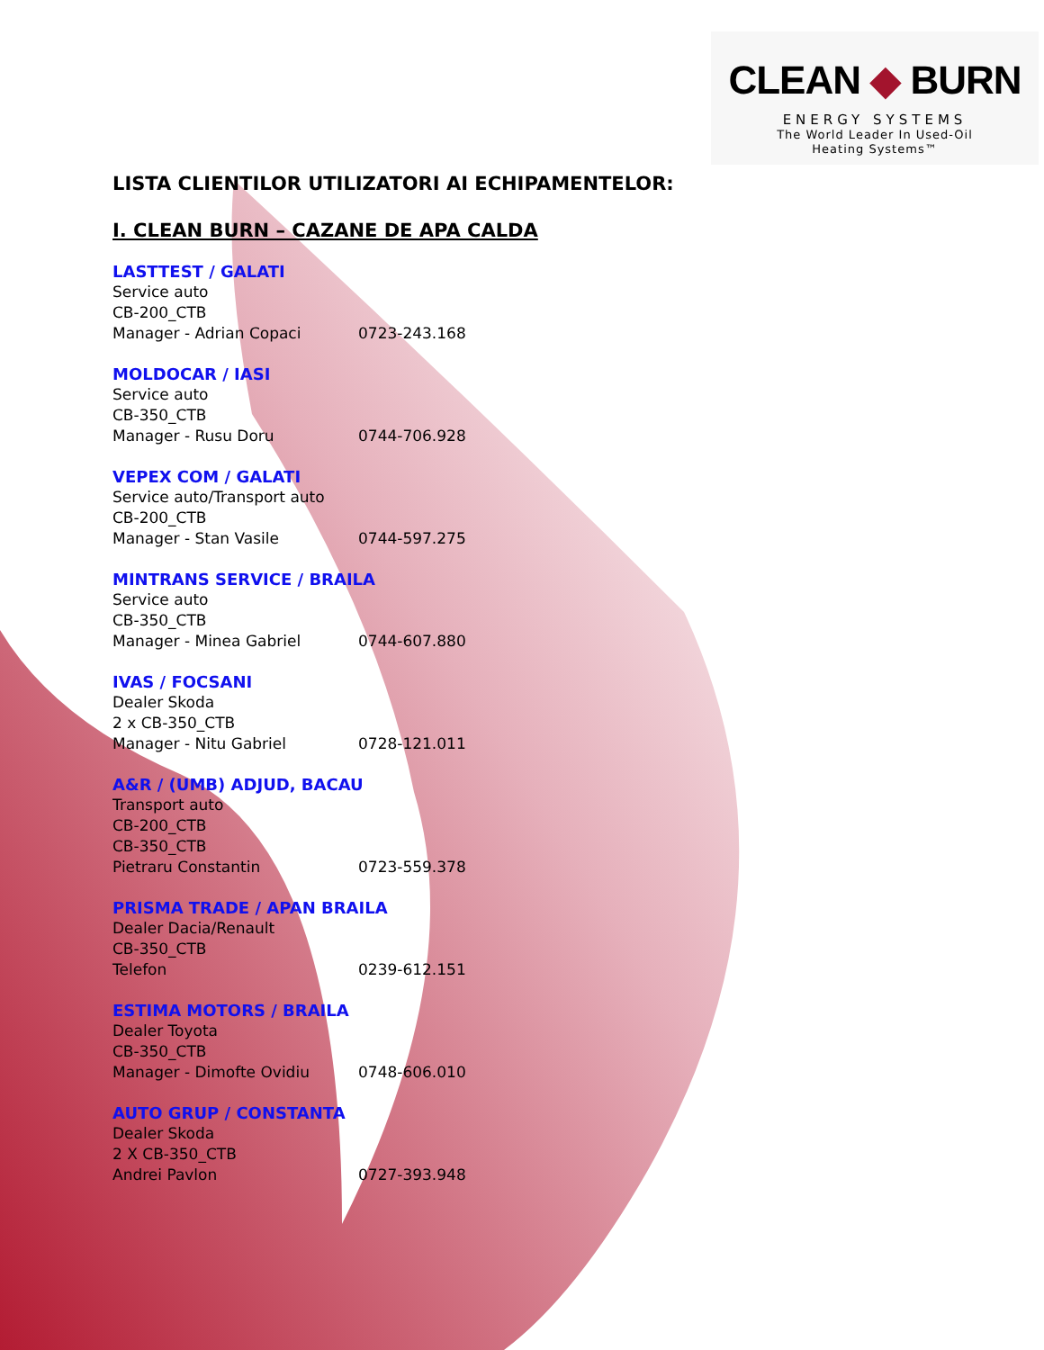CLEAN ◆ BURN
ENERGY SYSTEMS
The World Leader In Used-Oil
Heating Systems™
LISTA CLIENTILOR UTILIZATORI AI ECHIPAMENTELOR:
I. CLEAN BURN – CAZANE DE APA CALDA
LASTTEST / GALATI
Service auto
CB-200_CTB
Manager - Adrian Copaci 0723-243.168
MOLDOCAR / IASI
Service auto
CB-350_CTB
Manager - Rusu Doru 0744-706.928
VEPEX COM / GALATI
Service auto/Transport auto
CB-200_CTB
Manager - Stan Vasile 0744-597.275
MINTRANS SERVICE / BRAILA
Service auto
CB-350_CTB
Manager - Minea Gabriel 0744-607.880
IVAS / FOCSANI
Dealer Skoda
2 x CB-350_CTB
Manager - Nitu Gabriel 0728-121.011
A&R / (UMB) ADJUD, BACAU
Transport auto
CB-200_CTB
CB-350_CTB
Pietraru Constantin 0723-559.378
PRISMA TRADE / APAN BRAILA
Dealer Dacia/Renault
CB-350_CTB
Telefon 0239-612.151
ESTIMA MOTORS / BRAILA
Dealer Toyota
CB-350_CTB
Manager - Dimofte Ovidiu 0748-606.010
AUTO GRUP / CONSTANTA
Dealer Skoda
2 X CB-350_CTB
Andrei Pavlon 0727-393.948